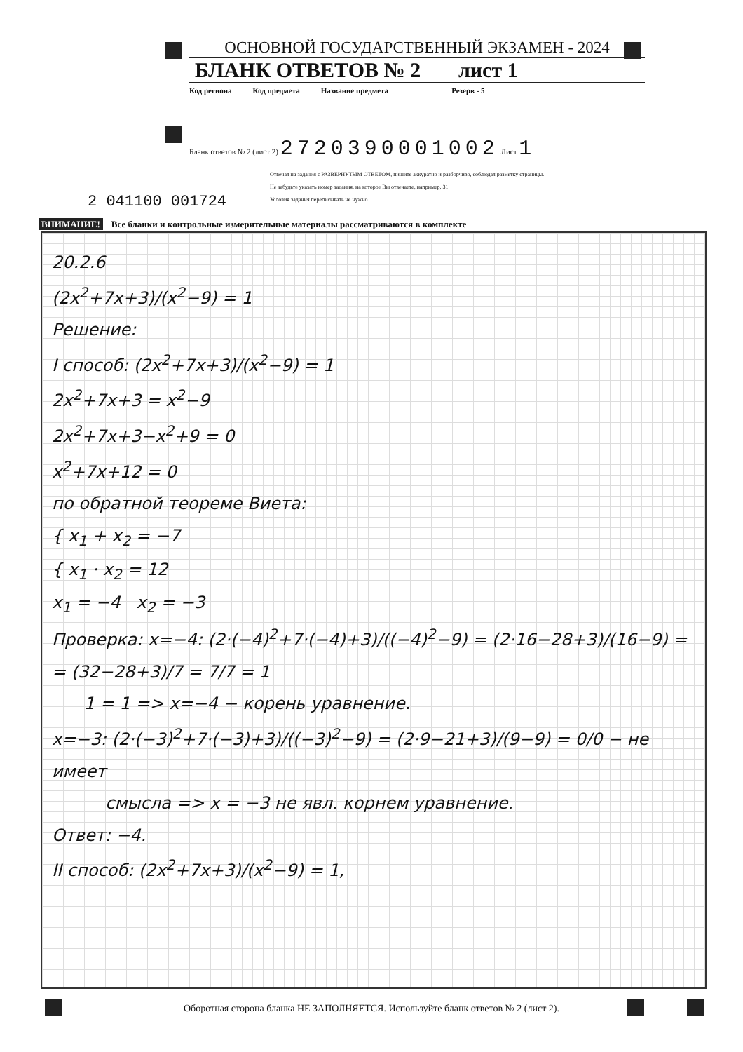ОСНОВНОЙ ГОСУДАРСТВЕННЫЙ ЭКЗАМЕН - 2024
БЛАНК ОТВЕТОВ № 2 лист 1
Код региона Код предмета Название предмета Резерв - 5
Бланк ответов № 2 (лист 2) 2720390001002 Лист 1
2 041100 001724
Отвечая на задания с РАЗВЕРНУТЫМ ОТВЕТОМ, пишите аккуратно и разборчиво, соблюдая разметку страницы.
Не забудьте указать номер задания, на которое Вы отвечаете, например, 31.
Условия задания переписывать не нужно.
ВНИМАНИЕ! Все бланки и контрольные измерительные материалы рассматриваются в комплекте
20.2.6
(2x<sup>2</sup>+7x+3)/(x<sup>2</sup>−9) = 1
Решение:
I способ: (2x<sup>2</sup>+7x+3)/(x<sup>2</sup>−9) = 1
2x<sup>2</sup>+7x+3 = x<sup>2</sup>−9
2x<sup>2</sup>+7x+3−x<sup>2</sup>+9 = 0
x<sup>2</sup>+7x+12 = 0
по обратной теореме Виета:
{ x<sub>1</sub> + x<sub>2</sub> = −7
{ x<sub>1</sub> · x<sub>2</sub> = 12
x<sub>1</sub> = −4 x<sub>2</sub> = −3
Проверка: x=−4: (2·(−4)<sup>2</sup>+7·(−4)+3)/((−4)<sup>2</sup>−9) = (2·16−28+3)/(16−9) =
= (32−28+3)/7 = 7/7 = 1
1 = 1 => x=−4 − корень уравнение.
x=−3: (2·(−3)<sup>2</sup>+7·(−3)+3)/((−3)<sup>2</sup>−9) = (2·9−21+3)/(9−9) = 0/0 − не имеет
смысла => x = −3 не явл. корнем уравнение.
Ответ: −4.
II способ: (2x<sup>2</sup>+7x+3)/(x<sup>2</sup>−9) = 1,
Оборотная сторона бланка НЕ ЗАПОЛНЯЕТСЯ. Используйте бланк ответов № 2 (лист 2).